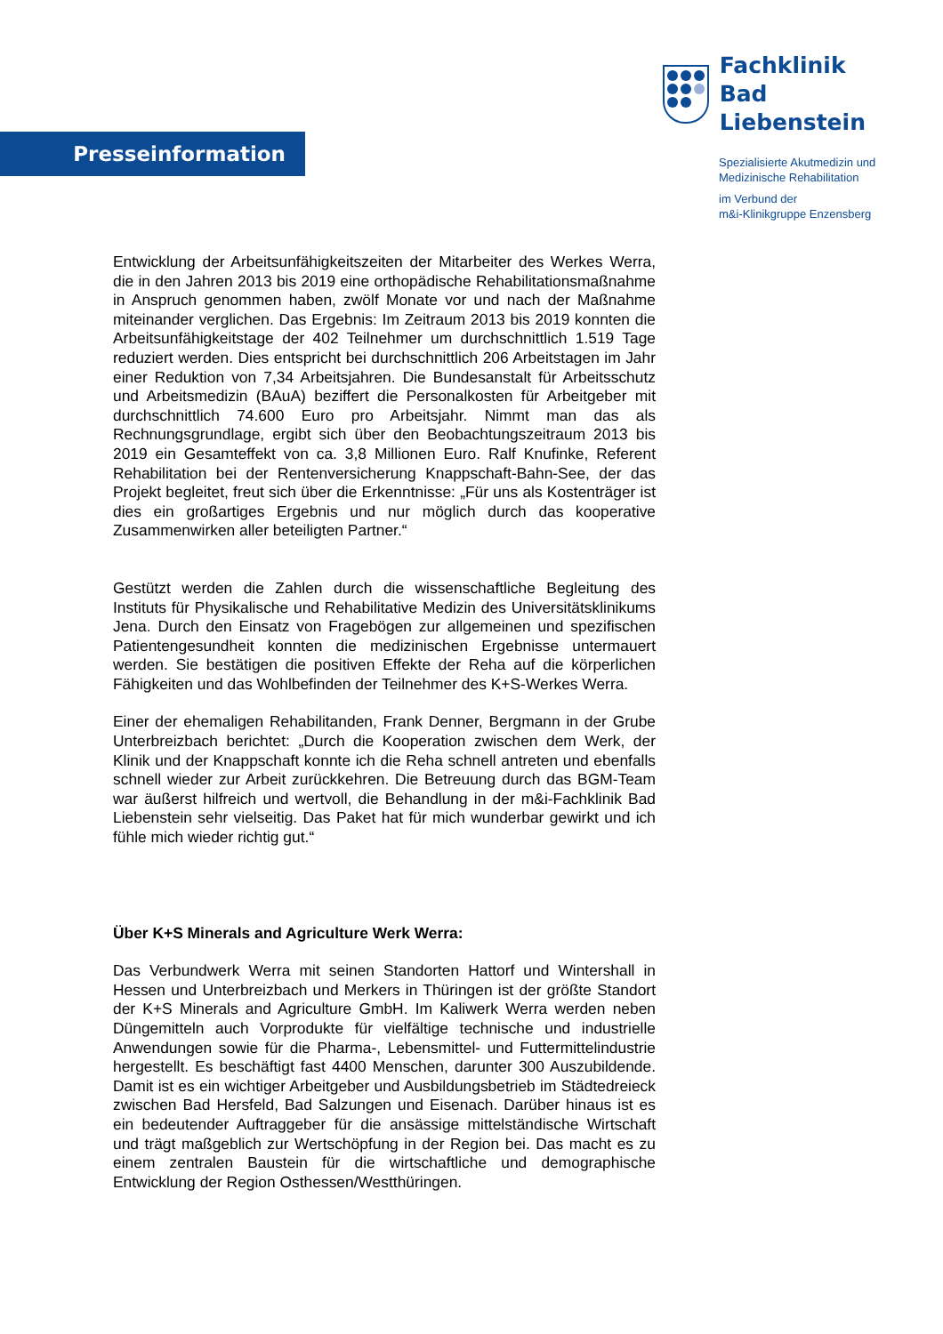Presseinformation
Fachklinik
Bad Liebenstein
Spezialisierte Akutmedizin und
Medizinische Rehabilitation
im Verbund der
m&i-Klinikgruppe Enzensberg
Entwicklung der Arbeitsunfähigkeitszeiten der Mitarbeiter des Werkes Werra, die in den Jahren 2013 bis 2019 eine orthopädische Rehabilitationsmaßnahme in Anspruch genommen haben, zwölf Monate vor und nach der Maßnahme miteinander verglichen. Das Ergebnis: Im Zeitraum 2013 bis 2019 konnten die Arbeitsunfähigkeitstage der 402 Teilnehmer um durchschnittlich 1.519 Tage reduziert werden. Dies entspricht bei durchschnittlich 206 Arbeitstagen im Jahr einer Reduktion von 7,34 Arbeitsjahren. Die Bundesanstalt für Arbeitsschutz und Arbeitsmedizin (BAuA) beziffert die Personalkosten für Arbeitgeber mit durchschnittlich 74.600 Euro pro Arbeitsjahr. Nimmt man das als Rechnungsgrundlage, ergibt sich über den Beobachtungszeitraum 2013 bis 2019 ein Gesamteffekt von ca. 3,8 Millionen Euro. Ralf Knufinke, Referent Rehabilitation bei der Rentenversicherung Knappschaft-Bahn-See, der das Projekt begleitet, freut sich über die Erkenntnisse: „Für uns als Kostenträger ist dies ein großartiges Ergebnis und nur möglich durch das kooperative Zusammenwirken aller beteiligten Partner.“
Gestützt werden die Zahlen durch die wissenschaftliche Begleitung des Instituts für Physikalische und Rehabilitative Medizin des Universitätsklinikums Jena. Durch den Einsatz von Fragebögen zur allgemeinen und spezifischen Patientengesundheit konnten die medizinischen Ergebnisse untermauert werden. Sie bestätigen die positiven Effekte der Reha auf die körperlichen Fähigkeiten und das Wohlbefinden der Teilnehmer des K+S-Werkes Werra.
Einer der ehemaligen Rehabilitanden, Frank Denner, Bergmann in der Grube Unterbreizbach berichtet: „Durch die Kooperation zwischen dem Werk, der Klinik und der Knappschaft konnte ich die Reha schnell antreten und ebenfalls schnell wieder zur Arbeit zurückkehren. Die Betreuung durch das BGM-Team war äußerst hilfreich und wertvoll, die Behandlung in der m&i-Fachklinik Bad Liebenstein sehr vielseitig. Das Paket hat für mich wunderbar gewirkt und ich fühle mich wieder richtig gut.“
Über K+S Minerals and Agriculture Werk Werra:
Das Verbundwerk Werra mit seinen Standorten Hattorf und Wintershall in Hessen und Unterbreizbach und Merkers in Thüringen ist der größte Standort der K+S Minerals and Agriculture GmbH. Im Kaliwerk Werra werden neben Düngemitteln auch Vorprodukte für vielfältige technische und industrielle Anwendungen sowie für die Pharma-, Lebensmittel- und Futtermittelindustrie hergestellt. Es beschäftigt fast 4400 Menschen, darunter 300 Auszubildende. Damit ist es ein wichtiger Arbeitgeber und Ausbildungsbetrieb im Städtedreieck zwischen Bad Hersfeld, Bad Salzungen und Eisenach. Darüber hinaus ist es ein bedeutender Auftraggeber für die ansässige mittelständische Wirtschaft und trägt maßgeblich zur Wertschöpfung in der Region bei. Das macht es zu einem zentralen Baustein für die wirtschaftliche und demographische Entwicklung der Region Osthessen/Westthüringen.